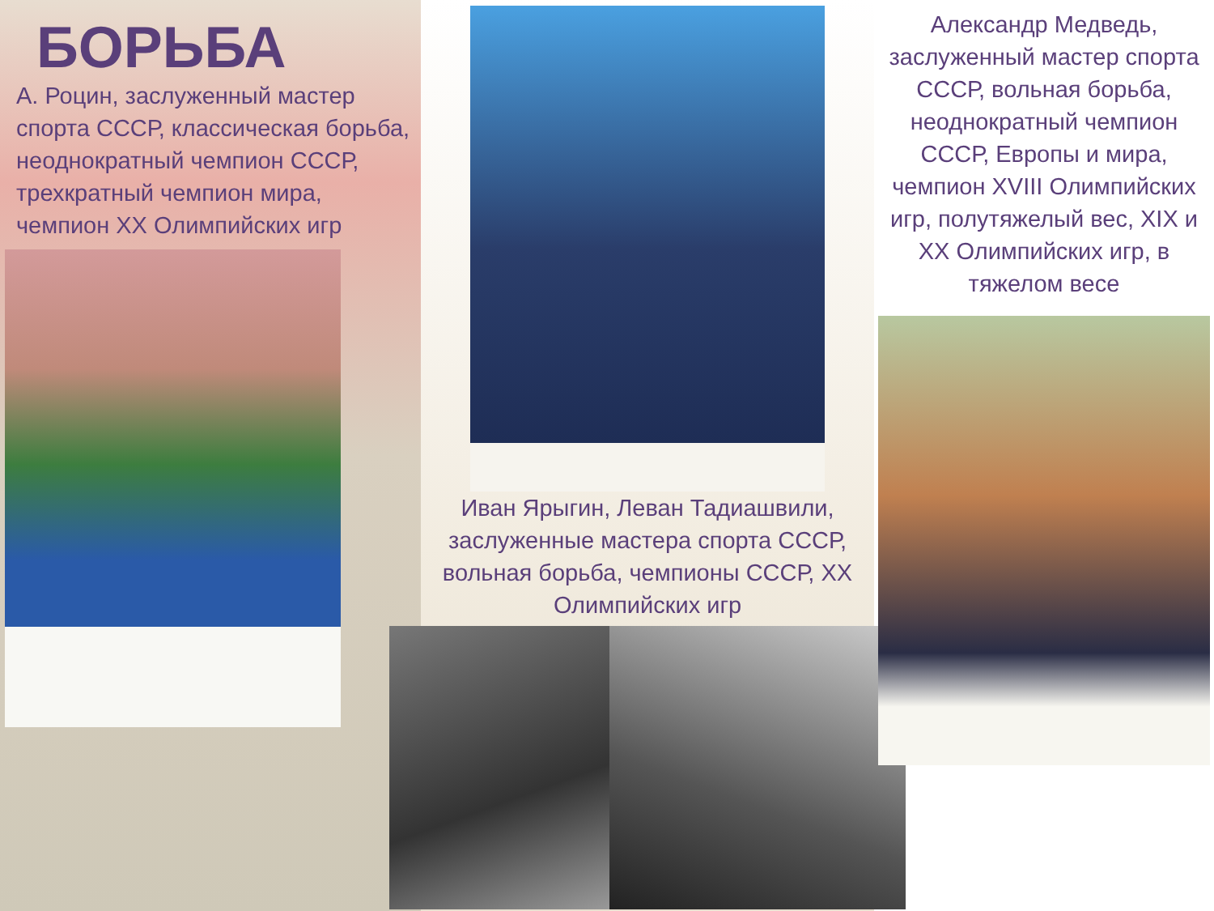БОРЬБА
А. Роцин, заслуженный мастер спорта СССР, классическая борьба, неоднократный чемпион СССР, трехкратный чемпион мира, чемпион XX Олимпийских игр
Иван Ярыгин, Леван Тадиашвили, заслуженные мастера спорта СССР, вольная борьба, чемпионы СССР, XX Олимпийских игр
Александр Медведь, заслуженный мастер спорта СССР, вольная борьба, неоднократный чемпион СССР, Европы и мира, чемпион XVIII Олимпийских игр, полутяжелый вес, XIX и XX Олимпийских игр, в тяжелом весе